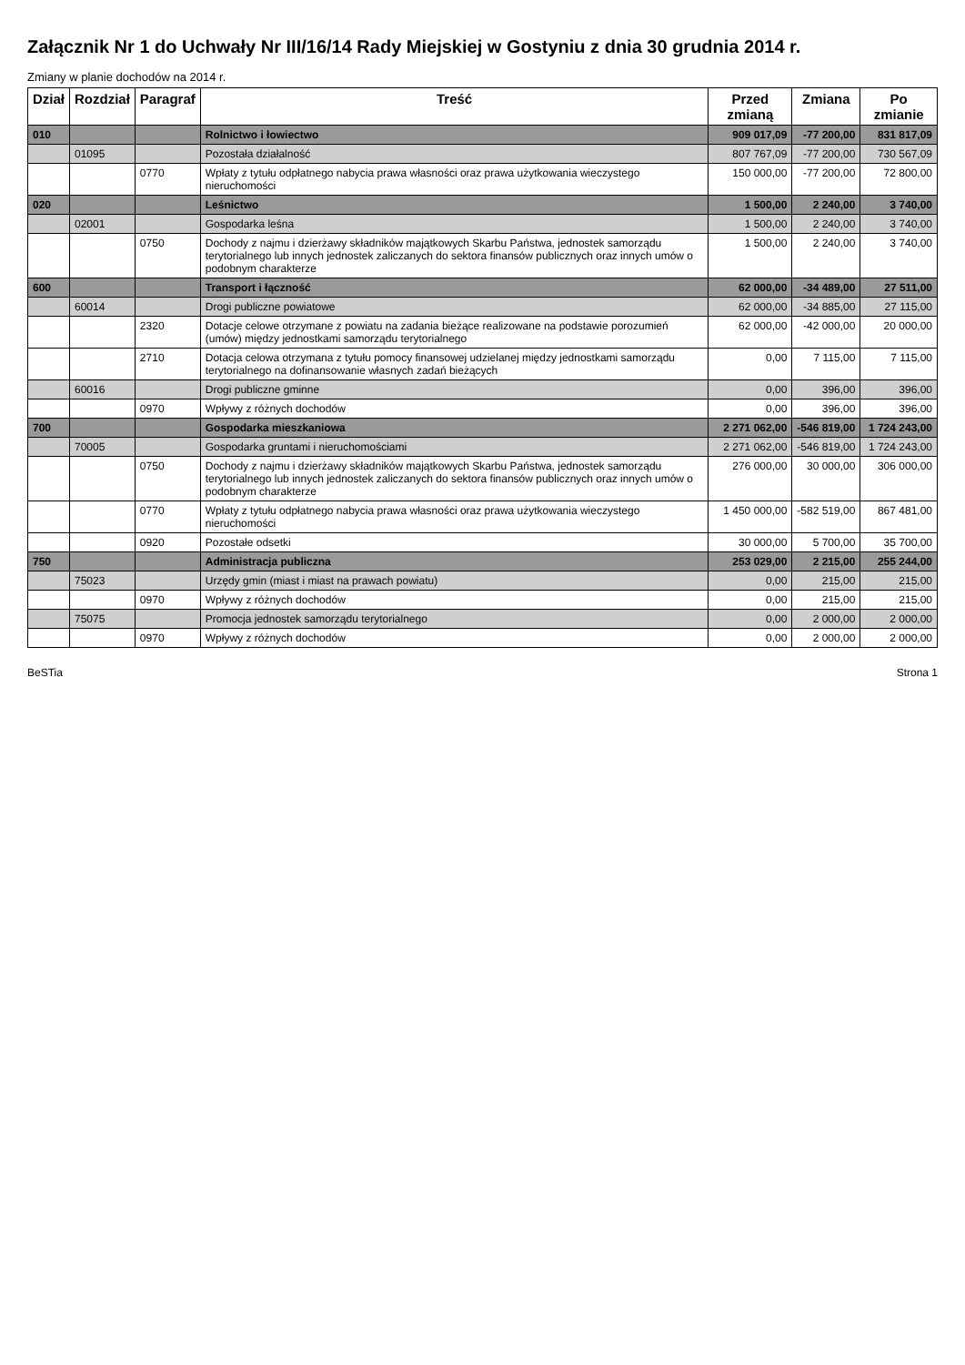Załącznik Nr 1 do Uchwały Nr III/16/14 Rady Miejskiej w Gostyniu z dnia 30 grudnia 2014 r.
Zmiany w planie dochodów na 2014 r.
| Dział | Rozdział | Paragraf | Treść | Przed zmianą | Zmiana | Po zmianie |
| --- | --- | --- | --- | --- | --- | --- |
| 010 | | | Rolnictwo i łowiectwo | 909 017,09 | -77 200,00 | 831 817,09 |
| | 01095 | | Pozostała działalność | 807 767,09 | -77 200,00 | 730 567,09 |
| | | 0770 | Wpłaty z tytułu odpłatnego nabycia prawa własności oraz prawa użytkowania wieczystego nieruchomości | 150 000,00 | -77 200,00 | 72 800,00 |
| 020 | | | Leśnictwo | 1 500,00 | 2 240,00 | 3 740,00 |
| | 02001 | | Gospodarka leśna | 1 500,00 | 2 240,00 | 3 740,00 |
| | | 0750 | Dochody z najmu i dzierżawy składników majątkowych Skarbu Państwa, jednostek samorządu terytorialnego lub innych jednostek zaliczanych do sektora finansów publicznych oraz innych umów o podobnym charakterze | 1 500,00 | 2 240,00 | 3 740,00 |
| 600 | | | Transport i łączność | 62 000,00 | -34 489,00 | 27 511,00 |
| | 60014 | | Drogi publiczne powiatowe | 62 000,00 | -34 885,00 | 27 115,00 |
| | | 2320 | Dotacje celowe otrzymane z powiatu na zadania bieżące realizowane na podstawie porozumień (umów) między jednostkami samorządu terytorialnego | 62 000,00 | -42 000,00 | 20 000,00 |
| | | 2710 | Dotacja celowa otrzymana z tytułu pomocy finansowej udzielanej między jednostkami samorządu terytorialnego na dofinansowanie własnych zadań bieżących | 0,00 | 7 115,00 | 7 115,00 |
| | 60016 | | Drogi publiczne gminne | 0,00 | 396,00 | 396,00 |
| | | 0970 | Wpływy z różnych dochodów | 0,00 | 396,00 | 396,00 |
| 700 | | | Gospodarka mieszkaniowa | 2 271 062,00 | -546 819,00 | 1 724 243,00 |
| | 70005 | | Gospodarka gruntami i nieruchomościami | 2 271 062,00 | -546 819,00 | 1 724 243,00 |
| | | 0750 | Dochody z najmu i dzierżawy składników majątkowych Skarbu Państwa, jednostek samorządu terytorialnego lub innych jednostek zaliczanych do sektora finansów publicznych oraz innych umów o podobnym charakterze | 276 000,00 | 30 000,00 | 306 000,00 |
| | | 0770 | Wpłaty z tytułu odpłatnego nabycia prawa własności oraz prawa użytkowania wieczystego nieruchomości | 1 450 000,00 | -582 519,00 | 867 481,00 |
| | | 0920 | Pozostałe odsetki | 30 000,00 | 5 700,00 | 35 700,00 |
| 750 | | | Administracja publiczna | 253 029,00 | 2 215,00 | 255 244,00 |
| | 75023 | | Urzędy gmin (miast i miast na prawach powiatu) | 0,00 | 215,00 | 215,00 |
| | | 0970 | Wpływy z różnych dochodów | 0,00 | 215,00 | 215,00 |
| | 75075 | | Promocja jednostek samorządu terytorialnego | 0,00 | 2 000,00 | 2 000,00 |
| | | 0970 | Wpływy z różnych dochodów | 0,00 | 2 000,00 | 2 000,00 |
BeSTia Strona 1